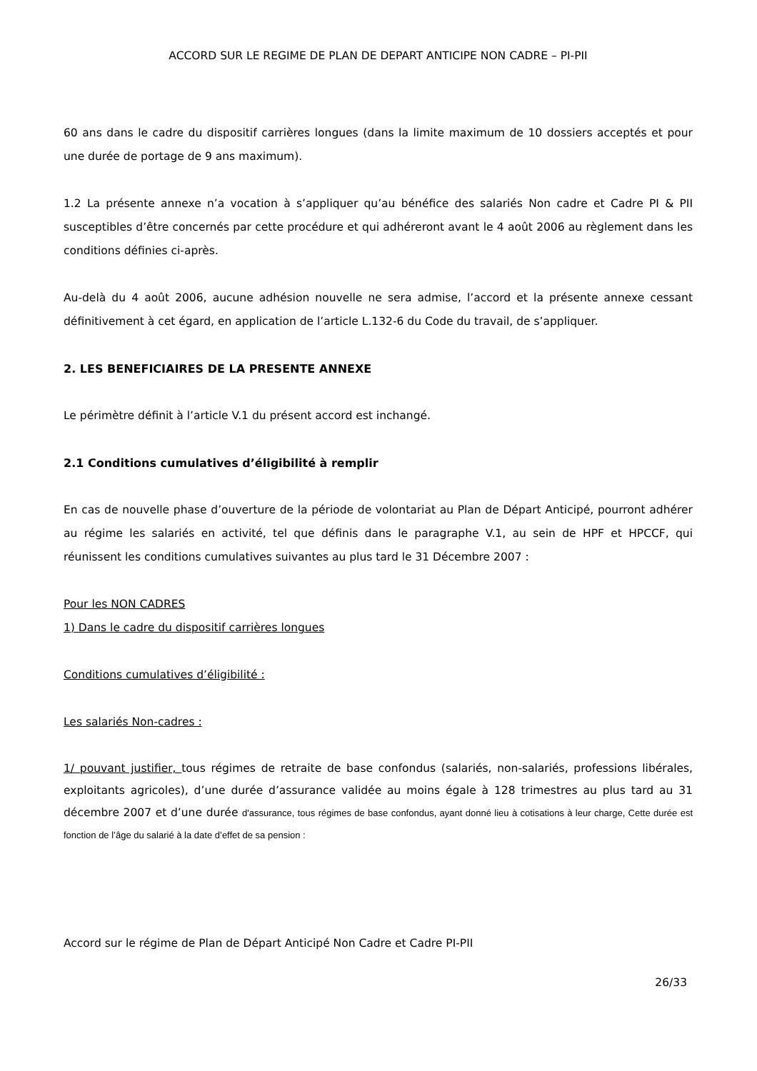ACCORD SUR LE REGIME DE PLAN DE DEPART ANTICIPE NON CADRE – PI-PII
60 ans dans le cadre du dispositif carrières longues (dans la limite maximum de 10 dossiers acceptés et pour une durée de portage de 9 ans maximum).
1.2 La présente annexe n’a vocation à s’appliquer qu’au bénéfice des salariés Non cadre et Cadre PI & PII susceptibles d’être concernés par cette procédure et qui adhéreront avant le 4 août 2006 au règlement dans les conditions définies ci-après.
Au-delà du 4 août 2006, aucune adhésion nouvelle ne sera admise, l’accord et la présente annexe cessant définitivement à cet égard, en application de l’article L.132-6 du Code du travail, de s’appliquer.
2. LES BENEFICIAIRES DE LA PRESENTE ANNEXE
Le périmètre définit à l’article V.1 du présent accord est inchangé.
2.1 Conditions cumulatives d’éligibilité à remplir
En cas de nouvelle phase d’ouverture de la période de volontariat au Plan de Départ Anticipé, pourront adhérer au régime les salariés en activité, tel que définis dans le paragraphe V.1, au sein de HPF et HPCCF, qui réunissent les conditions cumulatives suivantes au plus tard le 31 Décembre 2007 :
Pour les NON CADRES
1) Dans le cadre du dispositif carrières longues
Conditions cumulatives d’éligibilité :
Les salariés Non-cadres :
1/ pouvant justifier, tous régimes de retraite de base confondus (salariés, non-salariés, professions libérales, exploitants agricoles), d’une durée d’assurance validée au moins égale à 128 trimestres au plus tard au 31 décembre 2007 et d’une durée d'assurance, tous régimes de base confondus, ayant donné lieu à cotisations à leur charge, Cette durée est fonction de l’âge du salarié à la date d’effet de sa pension :
Accord sur le régime de Plan de Départ Anticipé Non Cadre et Cadre PI-PII
26/33